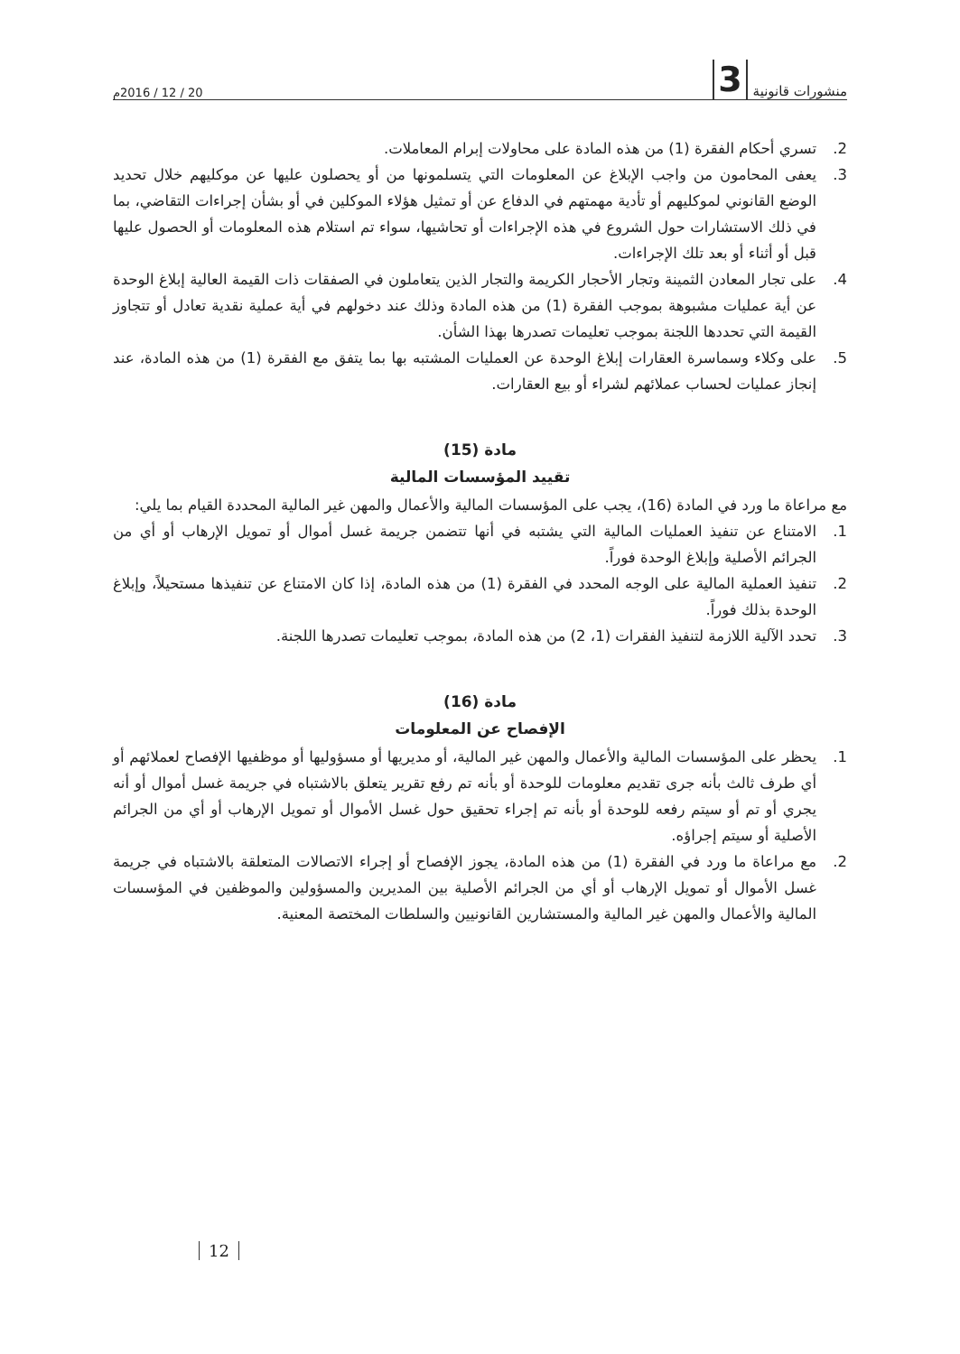منشورات قانونية 3
20 / 12 / 2016م
2. تسري أحكام الفقرة (1) من هذه المادة على محاولات إبرام المعاملات.
3. يعفى المحامون من واجب الإبلاغ عن المعلومات التي يتسلمونها من أو يحصلون عليها عن موكليهم خلال تحديد الوضع القانوني لموكليهم أو تأدية مهمتهم في الدفاع عن أو تمثيل هؤلاء الموكلين في أو بشأن إجراءات التقاضي، بما في ذلك الاستشارات حول الشروع في هذه الإجراءات أو تحاشيها، سواء تم استلام هذه المعلومات أو الحصول عليها قبل أو أثناء أو بعد تلك الإجراءات.
4. على تجار المعادن الثمينة وتجار الأحجار الكريمة والتجار الذين يتعاملون في الصفقات ذات القيمة العالية إبلاغ الوحدة عن أية عمليات مشبوهة بموجب الفقرة (1) من هذه المادة وذلك عند دخولهم في أية عملية نقدية تعادل أو تتجاوز القيمة التي تحددها اللجنة بموجب تعليمات تصدرها بهذا الشأن.
5. على وكلاء وسماسرة العقارات إبلاغ الوحدة عن العمليات المشتبه بها بما يتفق مع الفقرة (1) من هذه المادة، عند إنجاز عمليات لحساب عملائهم لشراء أو بيع العقارات.
مادة (15)
تقييد المؤسسات المالية
مع مراعاة ما ورد في المادة (16)، يجب على المؤسسات المالية والأعمال والمهن غير المالية المحددة القيام بما يلي:
1. الامتناع عن تنفيذ العمليات المالية التي يشتبه في أنها تتضمن جريمة غسل أموال أو تمويل الإرهاب أو أي من الجرائم الأصلية وإبلاغ الوحدة فوراً.
2. تنفيذ العملية المالية على الوجه المحدد في الفقرة (1) من هذه المادة، إذا كان الامتناع عن تنفيذها مستحيلاً، وإبلاغ الوحدة بذلك فوراً.
3. تحدد الآلية اللازمة لتنفيذ الفقرات (1، 2) من هذه المادة، بموجب تعليمات تصدرها اللجنة.
مادة (16)
الإفصاح عن المعلومات
1. يحظر على المؤسسات المالية والأعمال والمهن غير المالية، أو مديريها أو مسؤوليها أو موظفيها الإفصاح لعملائهم أو أي طرف ثالث بأنه جرى تقديم معلومات للوحدة أو بأنه تم رفع تقرير يتعلق بالاشتباه في جريمة غسل أموال أو أنه يجري أو تم أو سيتم رفعه للوحدة أو بأنه تم إجراء تحقيق حول غسل الأموال أو تمويل الإرهاب أو أي من الجرائم الأصلية أو سيتم إجراؤه.
2. مع مراعاة ما ورد في الفقرة (1) من هذه المادة، يجوز الإفصاح أو إجراء الاتصالات المتعلقة بالاشتباه في جريمة غسل الأموال أو تمويل الإرهاب أو أي من الجرائم الأصلية بين المديرين والمسؤولين والموظفين في المؤسسات المالية والأعمال والمهن غير المالية والمستشارين القانونيين والسلطات المختصة المعنية.
12